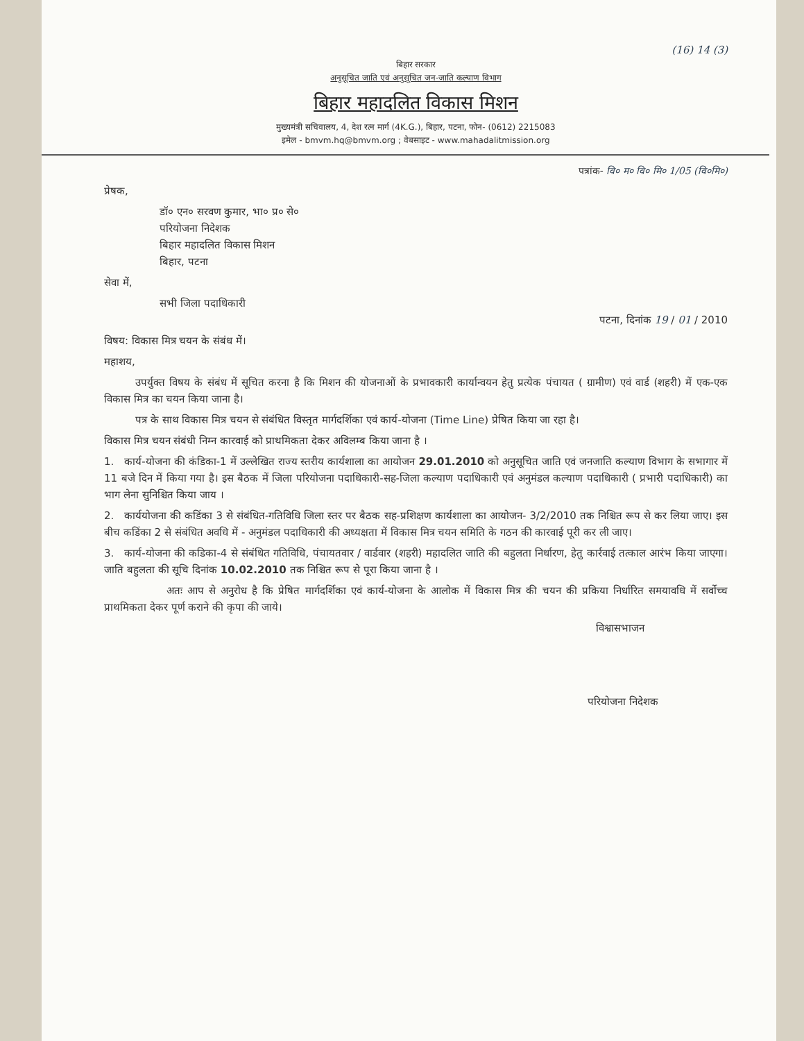(16) 14 (3)
बिहार सरकार
अनुसूचित जाति एवं अनुसूचित जन-जाति कल्याण विभाग
बिहार महादलित विकास मिशन
मुख्यमंत्री सचिवालय, 4, देश रत्न मार्ग (4K.G.), बिहार, पटना, फोन- (0612) 2215083
इमेल - bmvm.hq@bmvm.org ; वेबसाइट - www.mahadalitmission.org
पत्रांक- वि० म० वि० मि० 1/05 (वि०मि०)
प्रेषक,
डॉ० एन० सरवण कुमार, भा० प्र० से०
परियोजना निदेशक
बिहार महादलित विकास मिशन
बिहार, पटना
सेवा में,
सभी जिला पदाधिकारी
पटना, दिनांक 19 / 01 / 2010
विषय: विकास मित्र चयन के संबंध में।
महाशय,
   उपर्युक्त विषय के संबंध में सूचित करना है कि मिशन की योजनाओं के प्रभावकारी कार्यान्वयन हेतु प्रत्येक पंचायत ( ग्रामीण) एवं वार्ड (शहरी) में एक-एक विकास मित्र का चयन किया जाना है।
   पत्र के साथ विकास मित्र चयन से संबंधित विस्तृत मार्गदर्शिका एवं कार्य-योजना (Time Line) प्रेषित किया जा रहा है।
विकास मित्र चयन संबंधी निम्न कारवाई को प्राथमिकता देकर अविलम्ब किया जाना है ।
1. कार्य-योजना की कंडिका-1 में उल्लेखित राज्य स्तरीय कार्यशाला का आयोजन 29.01.2010 को अनुसूचित जाति एवं जनजाति कल्याण विभाग के सभागार में 11 बजे दिन में किया गया है। इस बैठक में जिला परियोजना पदाधिकारी-सह-जिला कल्याण पदाधिकारी एवं अनुमंडल कल्याण पदाधिकारी ( प्रभारी पदाधिकारी) का भाग लेना सुनिश्चित किया जाय ।
2. कार्ययोजना की कडिंका 3 से संबंधित-गतिविधि जिला स्तर पर बैठक सह-प्रशिक्षण कार्यशाला का आयोजन- 3/2/2010 तक निश्चित रूप से कर लिया जाए। इस बीच कडिंका 2 से संबंधित अवधि में - अनुमंडल पदाधिकारी की अध्यक्षता में विकास मित्र चयन समिति के गठन की कारवाई पूरी कर ली जाए।
3. कार्य-योजना की कडिका-4 से संबंधित गतिविधि, पंचायतवार / वार्डवार (शहरी) महादलित जाति की बहुलता निर्धारण, हेतु कार्रवाई तत्काल आरंभ किया जाएगा। जाति बहुलता की सूचि दिनांक 10.02.2010 तक निश्चित रूप से पूरा किया जाना है ।
      अतः आप से अनुरोध है कि प्रेषित मार्गदर्शिका एवं कार्य-योजना के आलोक में विकास मित्र की चयन की प्रकिया निर्धारित समयावधि में सर्वोच्च प्राथमिकता देकर पूर्ण कराने की कृपा की जाये।
विश्वासभाजन
परियोजना निदेशक